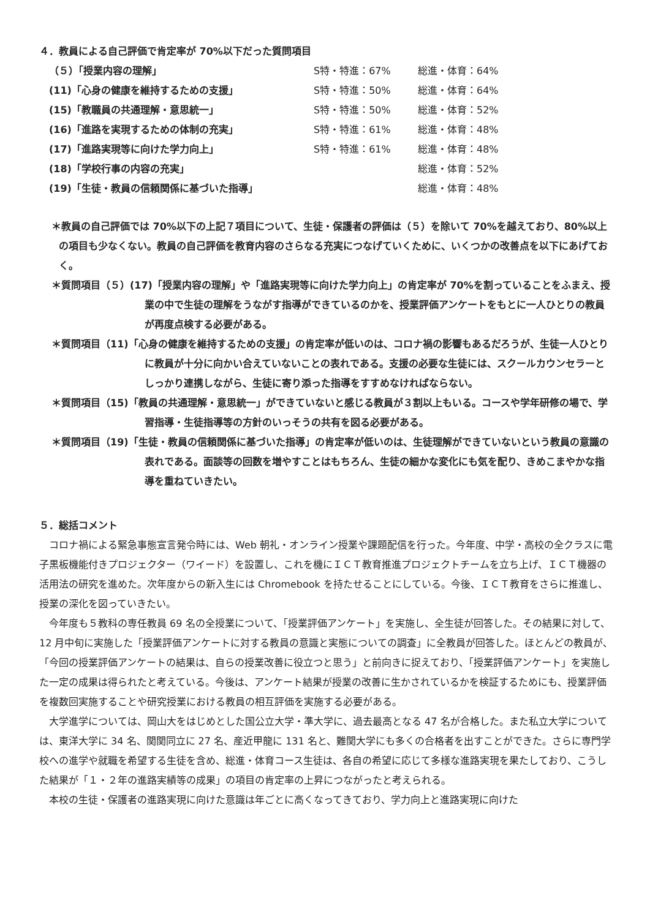４．教員による自己評価で肯定率が 70%以下だった質問項目
| （５）「授業内容の理解」 | S特・特進：67% | 総進・体育：64% |
| (11)「心身の健康を維持するための支援」 | S特・特進：50% | 総進・体育：64% |
| (15)「教職員の共通理解・意思統一」 | S特・特進：50% | 総進・体育：52% |
| (16)「進路を実現するための体制の充実」 | S特・特進：61% | 総進・体育：48% |
| (17)「進路実現等に向けた学力向上」 | S特・特進：61% | 総進・体育：48% |
| (18)「学校行事の内容の充実」 | | 総進・体育：52% |
| (19)「生徒・教員の信頼関係に基づいた指導」 | | 総進・体育：48% |
＊教員の自己評価では 70%以下の上記７項目について、生徒・保護者の評価は（５）を除いて 70%を越えており、80%以上の項目も少なくない。教員の自己評価を教育内容のさらなる充実につなげていくために、いくつかの改善点を以下にあげておく。
＊質問項目（５）(17)「授業内容の理解」や「進路実現等に向けた学力向上」の肯定率が 70%を割っていることをふまえ、授業の中で生徒の理解をうながす指導ができているのかを、授業評価アンケートをもとに一人ひとりの教員が再度点検する必要がある。
＊質問項目（11)「心身の健康を維持するための支援」の肯定率が低いのは、コロナ禍の影響もあるだろうが、生徒一人ひとりに教員が十分に向かい合えていないことの表れである。支援の必要な生徒には、スクールカウンセラーとしっかり連携しながら、生徒に寄り添った指導をすすめなければならない。
＊質問項目（15)「教員の共通理解・意思統一」ができていないと感じる教員が３割以上もいる。コースや学年研修の場で、学習指導・生徒指導等の方針のいっそうの共有を図る必要がある。
＊質問項目（19)「生徒・教員の信頼関係に基づいた指導」の肯定率が低いのは、生徒理解ができていないという教員の意識の表れである。面談等の回数を増やすことはもちろん、生徒の細かな変化にも気を配り、きめこまやかな指導を重ねていきたい。
５．総括コメント
コロナ禍による緊急事態宣言発令時には、Web 朝礼・オンライン授業や課題配信を行った。今年度、中学・高校の全クラスに電子黒板機能付きプロジェクター（ワイード）を設置し、これを機にＩＣＴ教育推進プロジェクトチームを立ち上げ、ＩＣＴ機器の活用法の研究を進めた。次年度からの新入生には Chromebook を持たせることにしている。今後、ＩＣＴ教育をさらに推進し、授業の深化を図っていきたい。
今年度も５教科の専任教員 69 名の全授業について、「授業評価アンケート」を実施し、全生徒が回答した。その結果に対して、12 月中旬に実施した「授業評価アンケートに対する教員の意識と実態についての調査」に全教員が回答した。ほとんどの教員が、「今回の授業評価アンケートの結果は、自らの授業改善に役立つと思う」と前向きに捉えており、「授業評価アンケート」を実施した一定の成果は得られたと考えている。今後は、アンケート結果が授業の改善に生かされているかを検証するためにも、授業評価を複数回実施することや研究授業における教員の相互評価を実施する必要がある。
大学進学については、岡山大をはじめとした国公立大学・準大学に、過去最高となる 47 名が合格した。また私立大学については、東洋大学に 34 名、関関同立に 27 名、産近甲龍に 131 名と、難関大学にも多くの合格者を出すことができた。さらに専門学校への進学や就職を希望する生徒を含め、総進・体育コース生徒は、各自の希望に応じて多様な進路実現を果たしており、こうした結果が「１・２年の進路実績等の成果」の項目の肯定率の上昇につながったと考えられる。
本校の生徒・保護者の進路実現に向けた意識は年ごとに高くなってきており、学力向上と進路実現に向けた